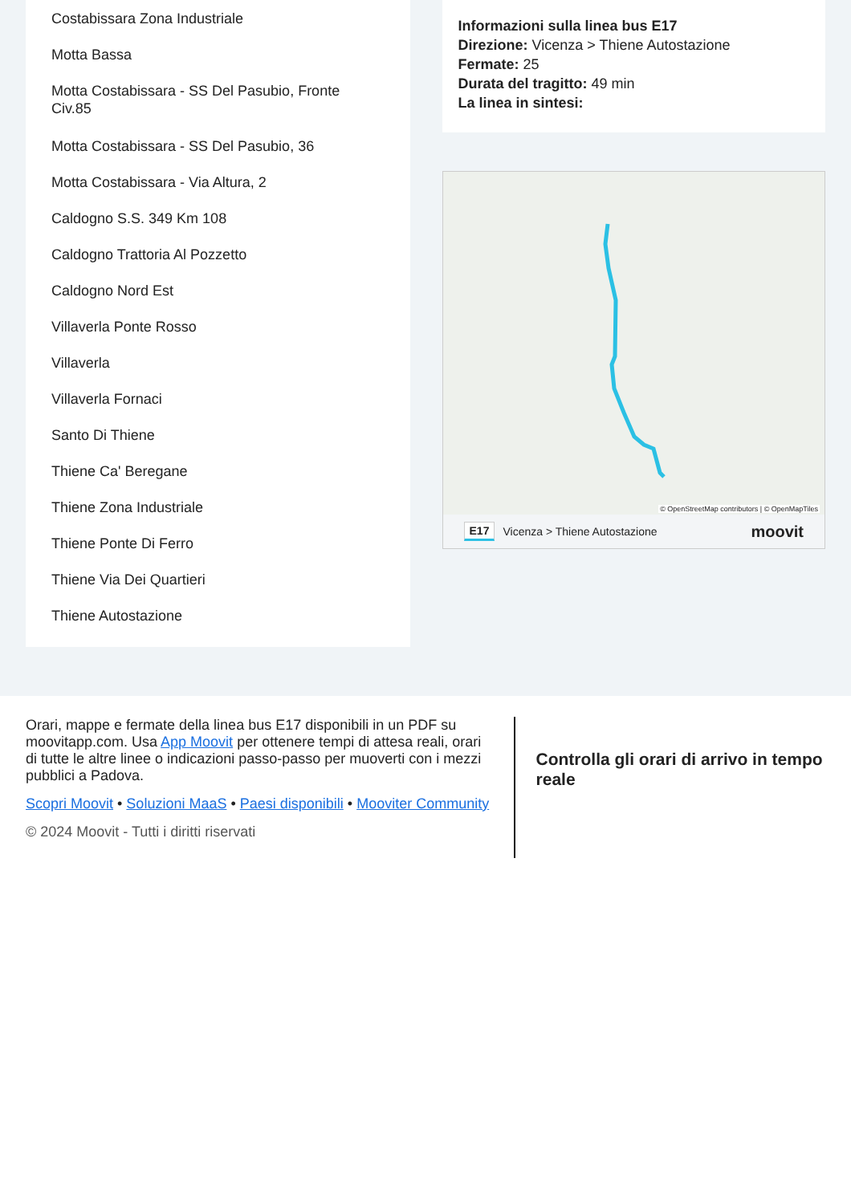Costabissara Zona Industriale
Motta Bassa
Motta Costabissara - SS Del Pasubio, Fronte Civ.85
Motta Costabissara - SS Del Pasubio, 36
Motta Costabissara - Via Altura, 2
Caldogno S.S. 349 Km 108
Caldogno Trattoria Al Pozzetto
Caldogno Nord Est
Villaverla Ponte Rosso
Villaverla
Villaverla Fornaci
Santo Di Thiene
Thiene Ca' Beregane
Thiene Zona Industriale
Thiene Ponte Di Ferro
Thiene Via Dei Quartieri
Thiene Autostazione
Informazioni sulla linea bus E17
Direzione: Vicenza > Thiene Autostazione
Fermate: 25
Durata del tragitto: 49 min
La linea in sintesi:
© OpenStreetMap contributors | © OpenMapTiles
E17 Vicenza > Thiene Autostazione moovit
Orari, mappe e fermate della linea bus E17 disponibili in un PDF su moovitapp.com. Usa App Moovit per ottenere tempi di attesa reali, orari di tutte le altre linee o indicazioni passo-passo per muoverti con i mezzi pubblici a Padova.
Scopri Moovit • Soluzioni MaaS • Paesi disponibili • Mooviter Community
© 2024 Moovit - Tutti i diritti riservati
Controlla gli orari di arrivo in tempo reale